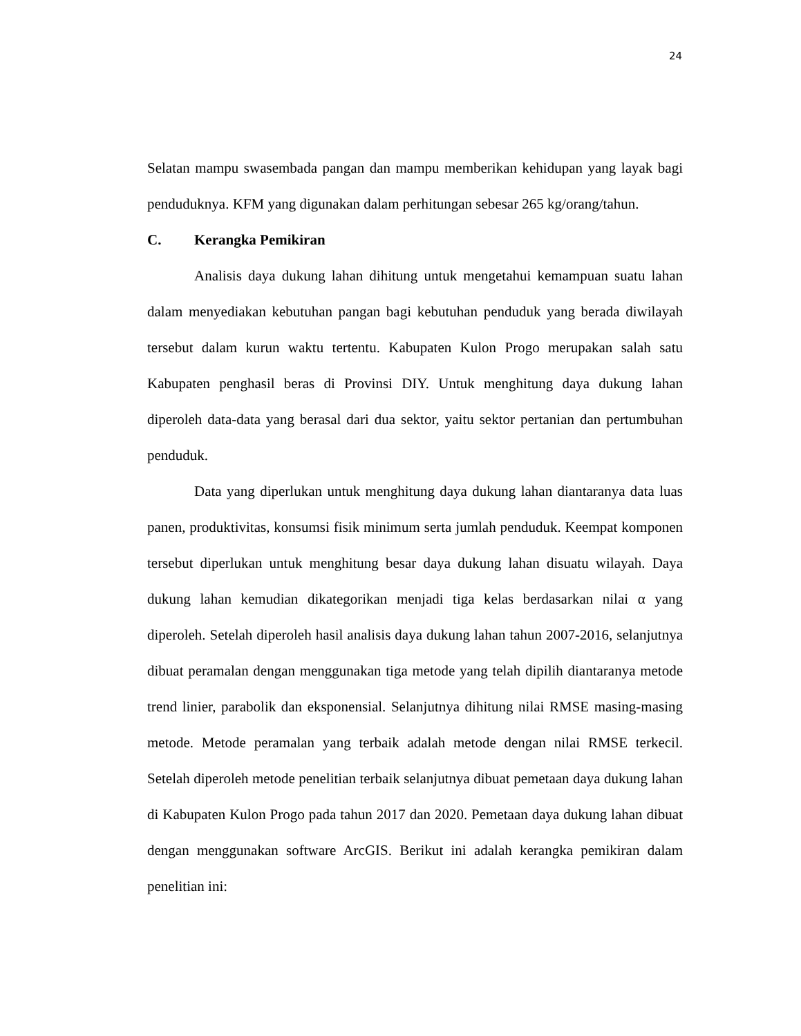24
Selatan mampu swasembada pangan dan mampu memberikan kehidupan yang layak bagi penduduknya. KFM yang digunakan dalam perhitungan sebesar 265 kg/orang/tahun.
C. Kerangka Pemikiran
Analisis daya dukung lahan dihitung untuk mengetahui kemampuan suatu lahan dalam menyediakan kebutuhan pangan bagi kebutuhan penduduk yang berada diwilayah tersebut dalam kurun waktu tertentu. Kabupaten Kulon Progo merupakan salah satu Kabupaten penghasil beras di Provinsi DIY. Untuk menghitung daya dukung lahan diperoleh data-data yang berasal dari dua sektor, yaitu sektor pertanian dan pertumbuhan penduduk.
Data yang diperlukan untuk menghitung daya dukung lahan diantaranya data luas panen, produktivitas, konsumsi fisik minimum serta jumlah penduduk. Keempat komponen tersebut diperlukan untuk menghitung besar daya dukung lahan disuatu wilayah. Daya dukung lahan kemudian dikategorikan menjadi tiga kelas berdasarkan nilai α yang diperoleh. Setelah diperoleh hasil analisis daya dukung lahan tahun 2007-2016, selanjutnya dibuat peramalan dengan menggunakan tiga metode yang telah dipilih diantaranya metode trend linier, parabolik dan eksponensial. Selanjutnya dihitung nilai RMSE masing-masing metode. Metode peramalan yang terbaik adalah metode dengan nilai RMSE terkecil. Setelah diperoleh metode penelitian terbaik selanjutnya dibuat pemetaan daya dukung lahan di Kabupaten Kulon Progo pada tahun 2017 dan 2020. Pemetaan daya dukung lahan dibuat dengan menggunakan software ArcGIS. Berikut ini adalah kerangka pemikiran dalam penelitian ini: